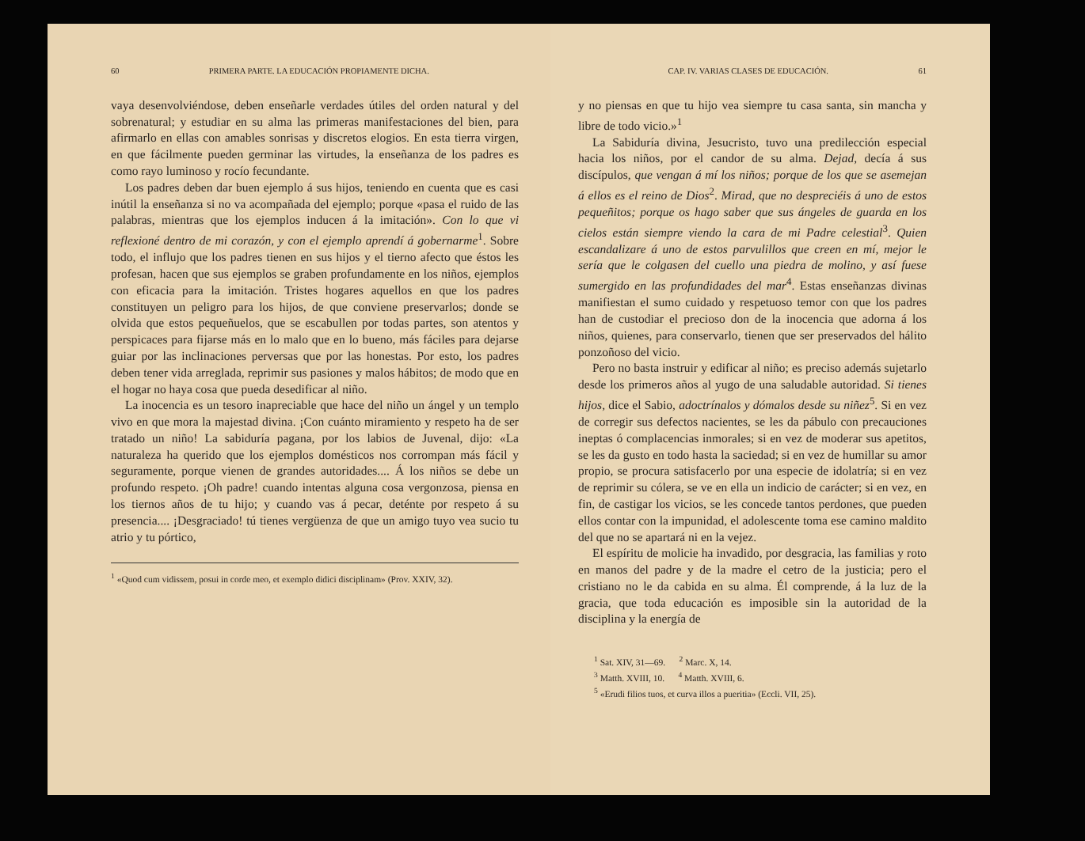60 PRIMERA PARTE. LA EDUCACIÓN PROPIAMENTE DICHA.
vaya desenvolviéndose, deben enseñarle verdades útiles del orden natural y del sobrenatural; y estudiar en su alma las primeras manifestaciones del bien, para afirmarlo en ellas con amables sonrisas y discretos elogios. En esta tierra virgen, en que fácilmente pueden germinar las virtudes, la enseñanza de los padres es como rayo luminoso y rocío fecundante.
Los padres deben dar buen ejemplo á sus hijos, teniendo en cuenta que es casi inútil la enseñanza si no va acompañada del ejemplo; porque «pasa el ruido de las palabras, mientras que los ejemplos inducen á la imitación». Con lo que vi reflexioné dentro de mi corazón, y con el ejemplo aprendí á gobernarme<sup>1</sup>. Sobre todo, el influjo que los padres tienen en sus hijos y el tierno afecto que éstos les profesan, hacen que sus ejemplos se graben profundamente en los niños, ejemplos con eficacia para la imitación. Tristes hogares aquellos en que los padres constituyen un peligro para los hijos, de que conviene preservarlos; donde se olvida que estos pequeñuelos, que se escabullen por todas partes, son atentos y perspicaces para fijarse más en lo malo que en lo bueno, más fáciles para dejarse guiar por las inclinaciones perversas que por las honestas. Por esto, los padres deben tener vida arreglada, reprimir sus pasiones y malos hábitos; de modo que en el hogar no haya cosa que pueda desedificar al niño.
La inocencia es un tesoro inapreciable que hace del niño un ángel y un templo vivo en que mora la majestad divina. ¡Con cuánto miramiento y respeto ha de ser tratado un niño! La sabiduría pagana, por los labios de Juvenal, dijo: «La naturaleza ha querido que los ejemplos domésticos nos corrompan más fácil y seguramente, porque vienen de grandes autoridades.... Á los niños se debe un profundo respeto. ¡Oh padre! cuando intentas alguna cosa vergonzosa, piensa en los tiernos años de tu hijo; y cuando vas á pecar, deténte por respeto á su presencia.... ¡Desgraciado! tú tienes vergüenza de que un amigo tuyo vea sucio tu atrio y tu pórtico,
<sup>1</sup> «Quod cum vidissem, posui in corde meo, et exemplo didici disciplinam» (Prov. XXIV, 32).
CAP. IV. VARIAS CLASES DE EDUCACIÓN. 61
y no piensas en que tu hijo vea siempre tu casa santa, sin mancha y libre de todo vicio.»<sup>1</sup>
La Sabiduría divina, Jesucristo, tuvo una predilección especial hacia los niños, por el candor de su alma. Dejad, decía á sus discípulos, que vengan á mí los niños; porque de los que se asemejan á ellos es el reino de Dios<sup>2</sup>. Mirad, que no despreciéis á uno de estos pequeñitos; porque os hago saber que sus ángeles de guarda en los cielos están siempre viendo la cara de mi Padre celestial<sup>3</sup>. Quien escandalizare á uno de estos parvulillos que creen en mí, mejor le sería que le colgasen del cuello una piedra de molino, y así fuese sumergido en las profundidades del mar<sup>4</sup>. Estas enseñanzas divinas manifiestan el sumo cuidado y respetuoso temor con que los padres han de custodiar el precioso don de la inocencia que adorna á los niños, quienes, para conservarlo, tienen que ser preservados del hálito ponzoñoso del vicio.
Pero no basta instruir y edificar al niño; es preciso además sujetarlo desde los primeros años al yugo de una saludable autoridad. Si tienes hijos, dice el Sabio, adoctrínalos y dómalos desde su niñez<sup>5</sup>. Si en vez de corregir sus defectos nacientes, se les da pábulo con precauciones ineptas ó complacencias inmorales; si en vez de moderar sus apetitos, se les da gusto en todo hasta la saciedad; si en vez de humillar su amor propio, se procura satisfacerlo por una especie de idolatría; si en vez de reprimir su cólera, se ve en ella un indicio de carácter; si en vez, en fin, de castigar los vicios, se les concede tantos perdones, que pueden ellos contar con la impunidad, el adolescente toma ese camino maldito del que no se apartará ni en la vejez.
El espíritu de molicie ha invadido, por desgracia, las familias y roto en manos del padre y de la madre el cetro de la justicia; pero el cristiano no le da cabida en su alma. Él comprende, á la luz de la gracia, que toda educación es imposible sin la autoridad de la disciplina y la energía de
<sup>1</sup> Sat. XIV, 31—69. <sup>2</sup> Marc. X, 14.
<sup>3</sup> Matth. XVIII, 10. <sup>4</sup> Matth. XVIII, 6.
<sup>5</sup> «Erudi filios tuos, et curva illos a pueritia» (Eccli. VII, 25).